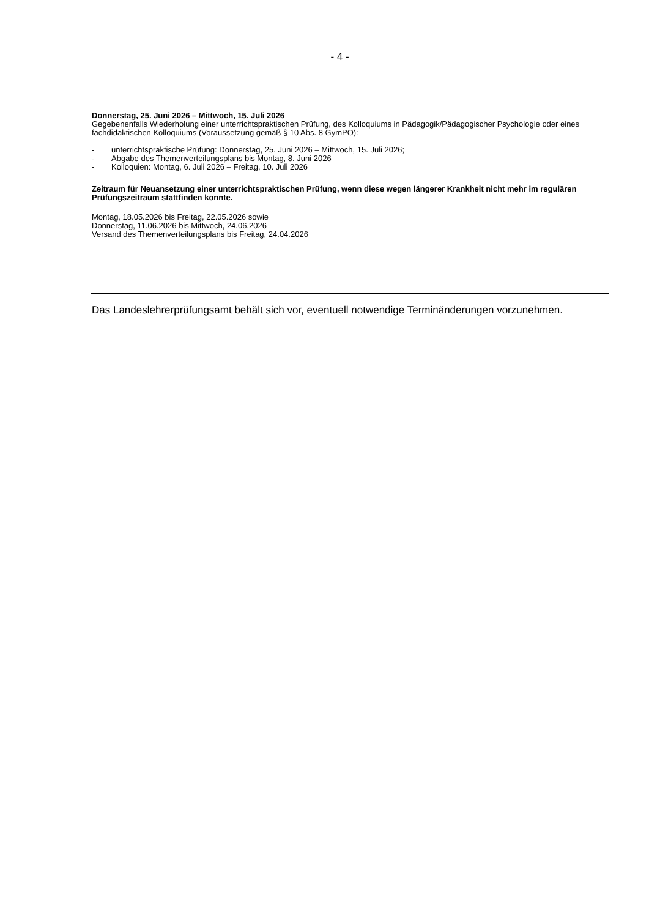- 4 -
Donnerstag, 25. Juni 2026 – Mittwoch, 15. Juli 2026
Gegebenenfalls Wiederholung einer unterrichtspraktischen Prüfung, des Kolloquiums in Pädagogik/Pädagogischer Psychologie oder eines fachdidaktischen Kolloquiums (Voraussetzung gemäß § 10 Abs. 8 GymPO):
- unterrichtspraktische Prüfung: Donnerstag, 25. Juni 2026 – Mittwoch, 15. Juli 2026;
- Abgabe des Themenverteilungsplans bis Montag, 8. Juni 2026
- Kolloquien: Montag, 6. Juli 2026 – Freitag, 10. Juli 2026
Zeitraum für Neuansetzung einer unterrichtspraktischen Prüfung, wenn diese wegen längerer Krankheit nicht mehr im regulären Prüfungszeitraum stattfinden konnte.
Montag, 18.05.2026 bis Freitag, 22.05.2026 sowie
Donnerstag, 11.06.2026 bis Mittwoch, 24.06.2026
Versand des Themenverteilungsplans bis Freitag, 24.04.2026
Das Landeslehrerprüfungsamt behält sich vor, eventuell notwendige Terminänderungen vorzunehmen.